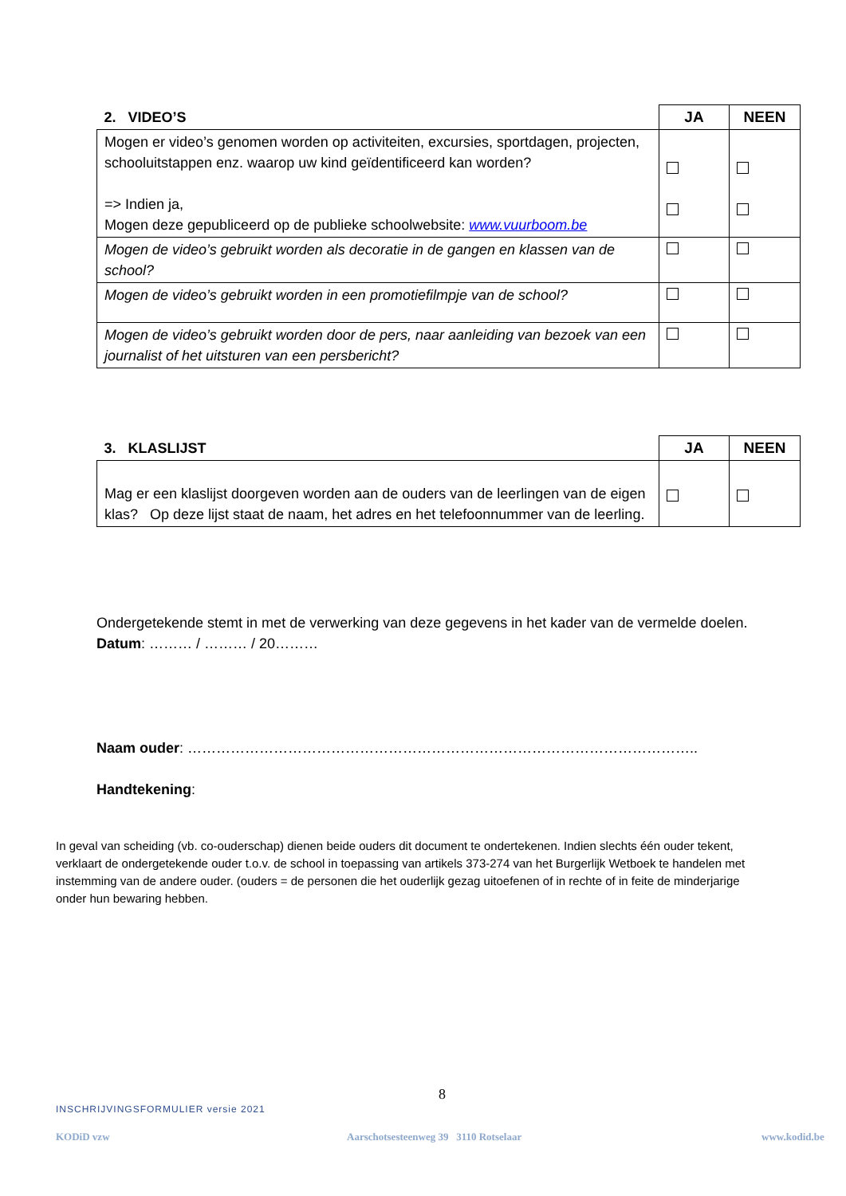| 2. VIDEO’S | JA | NEEN |
| --- | --- | --- |
| Mogen er video’s genomen worden op activiteiten, excursies, sportdagen, projecten, schooluitstappen enz. waarop uw kind geïdentificeerd kan worden? => Indien ja, Mogen deze gepubliceerd op de publieke schoolwebsite: www.vuurboom.be | | |
| Mogen de video’s gebruikt worden als decoratie in de gangen en klassen van de school? | | |
| Mogen de video’s gebruikt worden in een promotiefilmpje van de school? | | |
| Mogen de video’s gebruikt worden door de pers, naar aanleiding van bezoek van een journalist of het uitsturen van een persbericht? | | |
| 3. KLASLIJST | JA | NEEN |
| --- | --- | --- |
| Mag er een klaslijst doorgeven worden aan de ouders van de leerlingen van de eigen klas? Op deze lijst staat de naam, het adres en het telefoonnummer van de leerling. | | |
Ondergetekende stemt in met de verwerking van deze gegevens in het kader van de vermelde doelen.
Datum: ……… / ……… / 20………
Naam ouder: ……………………………………………………………………………………………..
Handtekening:
In geval van scheiding (vb. co-ouderschap) dienen beide ouders dit document te ondertekenen. Indien slechts één ouder tekent, verklaart de ondergetekende ouder t.o.v. de school in toepassing van artikels 373-274 van het Burgerlijk Wetboek te handelen met instemming van de andere ouder. (ouders = de personen die het ouderlijk gezag uitoefenen of in rechte of in feite de minderjarige onder hun bewaring hebben.
8
INSCHRIJVINGSFORMULIER versie 2021
KODiD vzw
Aarschotsesteenweg 39 3110 Rotselaar
www.kodid.be